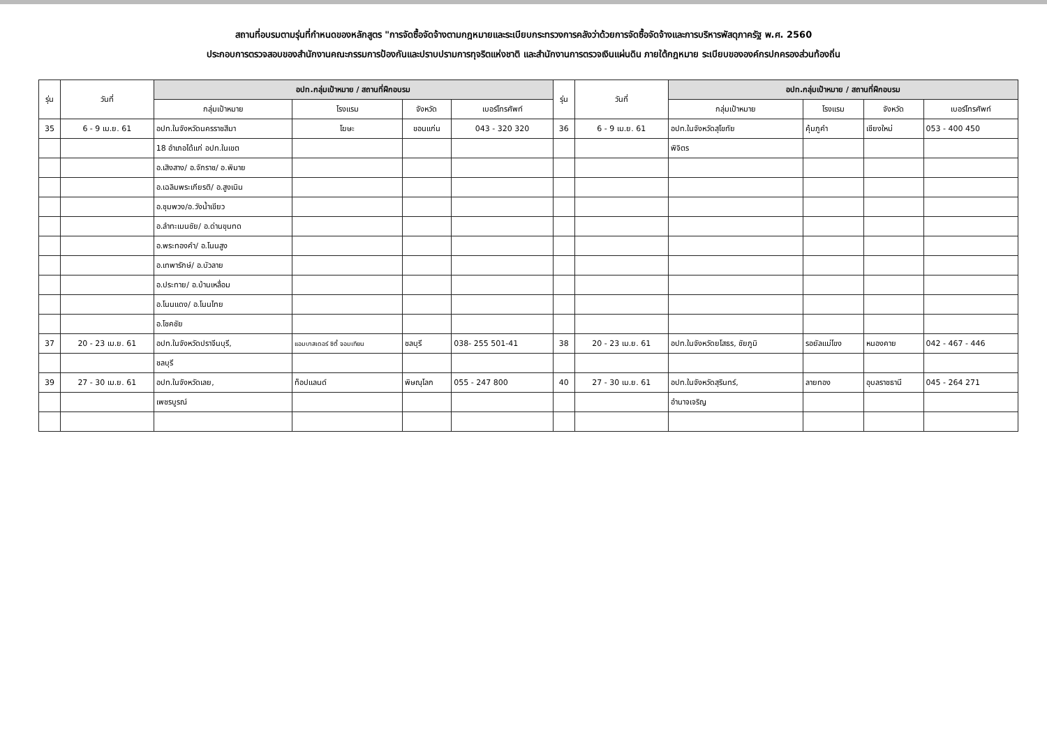สถานที่อบรมตามรุ่นที่กำหนดของหลักสูตร "การจัดซื้อจัดจ้างตามกฎหมายและระเบียบกระทรวงการคลังว่าด้วยการจัดซื้อจัดจ้างและการบริหารพัสดุภาครัฐ พ.ศ. 2560
ประกอบการตรวจสอบของสำนักงานคณะกรรมการป้องกันและปราบปรามการทุจริตแห่งชาติ และสำนักงานการตรวจเงินแผ่นดิน ภายใต้กฎหมาย ระเบียบขององค์กรปกครองส่วนท้องถิ่น
| รุ่น | วันที่ | อปท.กลุ่มเป้าหมาย / สถานที่ฝึกอบรม | | | | รุ่น | วันที่ | อปท.กลุ่มเป้าหมาย / สถานที่ฝึกอบรม | | | |
| --- | --- | --- | --- | --- | --- | --- | --- | --- | --- | --- | --- |
| | | กลุ่มเป้าหมาย | โรงแรม | จังหวัด | เบอร์โทรศัพท์ | | | กลุ่มเป้าหมาย | โรงแรม | จังหวัด | เบอร์โทรศัพท์ |
| 35 | 6 - 9 เม.ย. 61 | อปท.ในจังหวัดนครราชสีมา | โฆษะ | ขอนแก่น | 043 - 320 320 | 36 | 6 - 9 เม.ย. 61 | อปท.ในจังหวัดสุโขทัย | คุ้มภูคำ | เชียงใหม่ | 053 - 400 450 |
| | | 18 อำเภอได้แก่ อปท.ในเขต | | | | | | พิจิตร | | | |
| | | อ.เสิงสาง/ อ.จักราช/ อ.พิมาย | | | | | | | | | |
| | | อ.เฉลิมพระเกียรติ/ อ.สูงเนิน | | | | | | | | | |
| | | อ.ชุมพวง/อ.วังน้ำเขียว | | | | | | | | | |
| | | อ.ลำทะเมนชัย/ อ.ด่านขุนทด | | | | | | | | | |
| | | อ.พระทองคำ/ อ.โนนสูง | | | | | | | | | |
| | | อ.เทพารักษ์/ อ.บัวลาย | | | | | | | | | |
| | | อ.ประทาย/ อ.บ้านเหลื่อม | | | | | | | | | |
| | | อ.โนนแดง/ อ.โนนไทย | | | | | | | | | |
| | | อ.โชคชัย | | | | | | | | | |
| 37 | 20 - 23 เม.ย. 61 | อปท.ในจังหวัดปราจีนบุรี, | แอมบาสเดอร์ ซิตี้ จอมเทียน | ชลบุรี | 038- 255 501-41 | 38 | 20 - 23 เม.ย. 61 | อปท.ในจังหวัดยโสธร, ชัยภูมิ | รอยัลแม่โขง | หนองคาย | 042 - 467 - 446 |
| | | ชลบุรี | | | | | | | | | |
| 39 | 27 - 30 เม.ย. 61 | อปท.ในจังหวัดเลย, | ท็อปแลนด์ | พิษณุโลก | 055 - 247 800 | 40 | 27 - 30 เม.ย. 61 | อปท.ในจังหวัดสุรินทร์, | ลายทอง | อุบลราชธานี | 045 - 264 271 |
| | | เพชรบูรณ์ | | | | | | อำนาจเจริญ | | | |